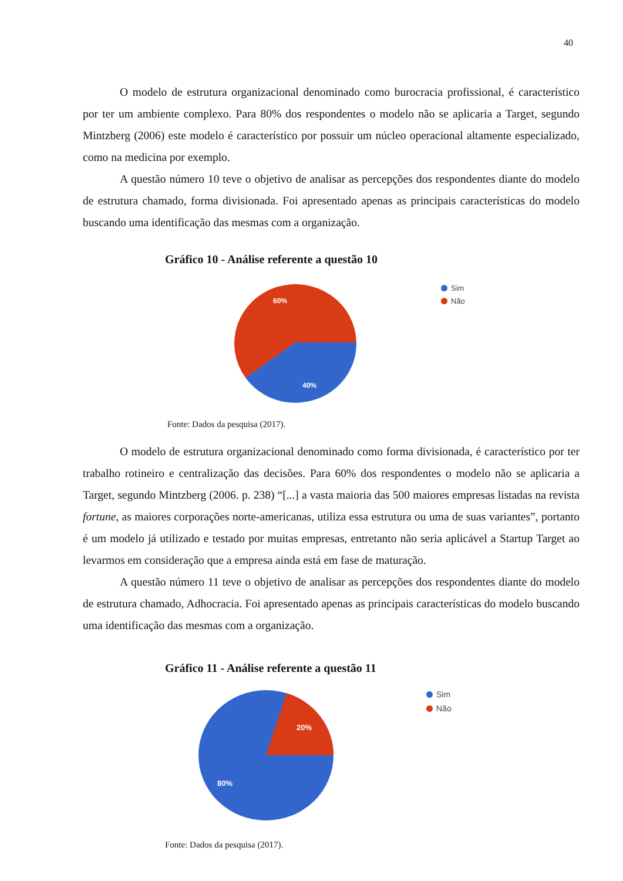40
O modelo de estrutura organizacional denominado como burocracia profissional, é característico por ter um ambiente complexo. Para 80% dos respondentes o modelo não se aplicaria a Target, segundo Mintzberg (2006) este modelo é característico por possuir um núcleo operacional altamente especializado, como na medicina por exemplo.
A questão número 10 teve o objetivo de analisar as percepções dos respondentes diante do modelo de estrutura chamado, forma divisionada. Foi apresentado apenas as principais características do modelo buscando uma identificação das mesmas com a organização.
Gráfico 10 - Análise referente a questão 10
60%
40%
Sim
Não
Fonte: Dados da pesquisa (2017).
O modelo de estrutura organizacional denominado como forma divisionada, é característico por ter trabalho rotineiro e centralização das decisões. Para 60% dos respondentes o modelo não se aplicaria a Target, segundo Mintzberg (2006. p. 238) “[...] a vasta maioria das 500 maiores empresas listadas na revista fortune, as maiores corporações norte-americanas, utiliza essa estrutura ou uma de suas variantes”, portanto é um modelo já utilizado e testado por muitas empresas, entretanto não seria aplicável a Startup Target ao levarmos em consideração que a empresa ainda está em fase de maturação.
A questão número 11 teve o objetivo de analisar as percepções dos respondentes diante do modelo de estrutura chamado, Adhocracia. Foi apresentado apenas as principais características do modelo buscando uma identificação das mesmas com a organização.
Gráfico 11 - Análise referente a questão 11
20%
80%
Sim
Não
Fonte: Dados da pesquisa (2017).